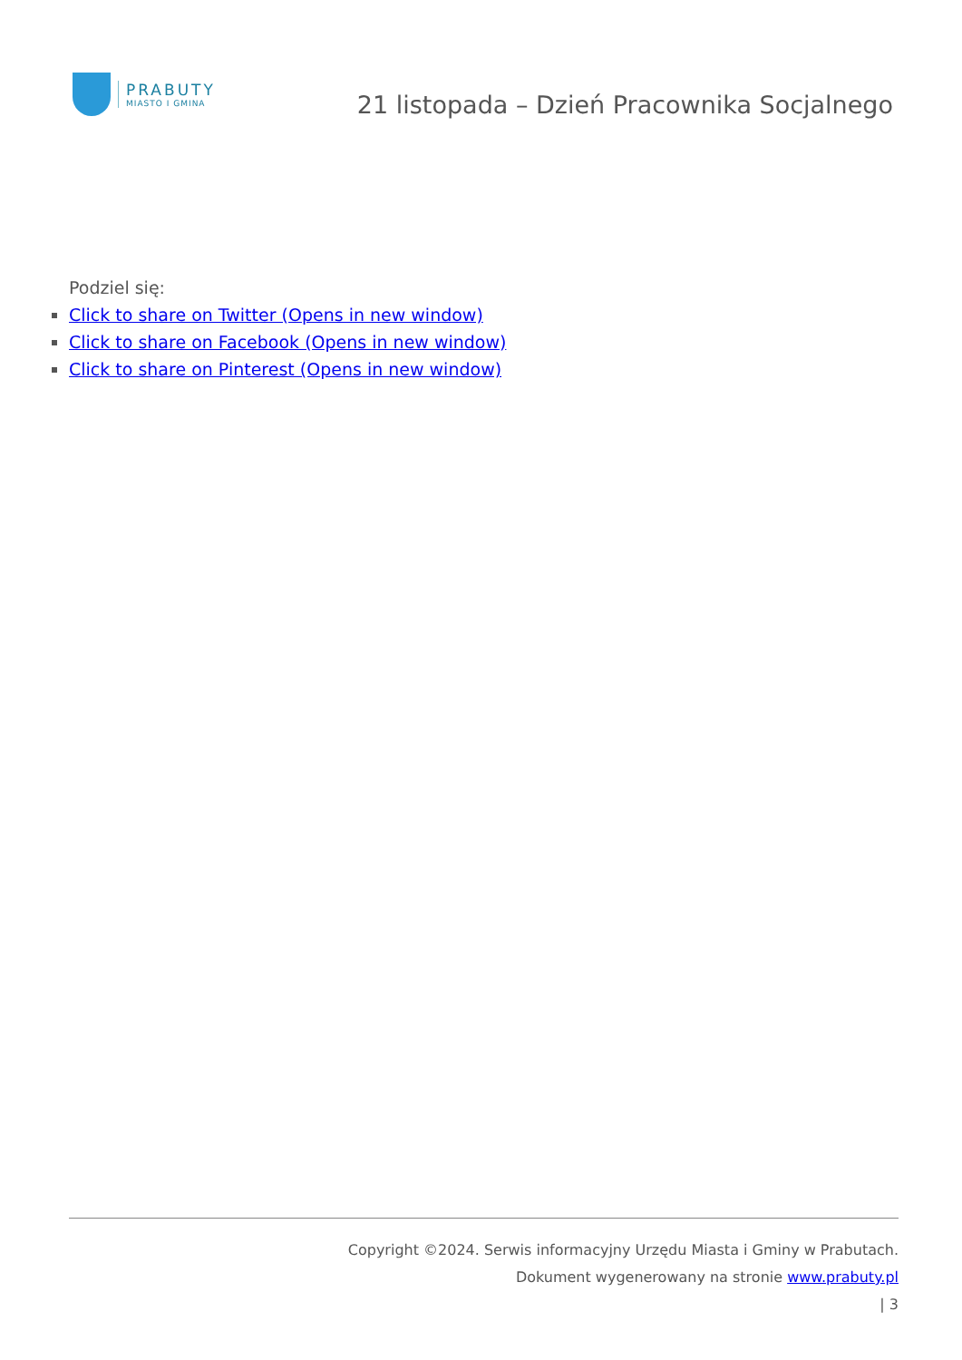PRABUTY
MIASTO I GMINA
21 listopada – Dzień Pracownika Socjalnego
Podziel się:
Click to share on Twitter (Opens in new window)
Click to share on Facebook (Opens in new window)
Click to share on Pinterest (Opens in new window)
Copyright ©2024. Serwis informacyjny Urzędu Miasta i Gminy w Prabutach.
Dokument wygenerowany na stronie www.prabuty.pl
| 3